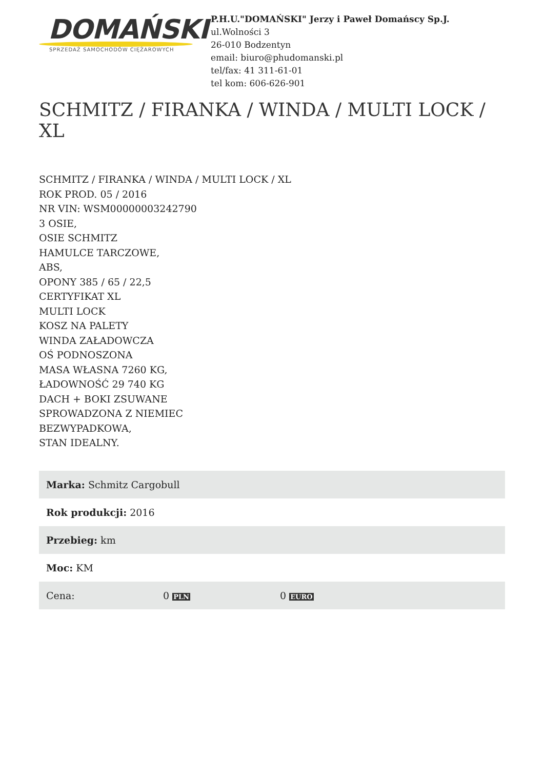DOMAŃSKI
SPRZEDAŻ SAMOCHODÓW CIĘŻAROWYCH
P.H.U."DOMAŃSKI" Jerzy i Paweł Domańscy Sp.J.
ul.Wolności 3
26-010 Bodzentyn
email: biuro@phudomanski.pl
tel/fax: 41 311-61-01
tel kom: 606-626-901
SCHMITZ / FIRANKA / WINDA / MULTI LOCK / XL
SCHMITZ / FIRANKA / WINDA / MULTI LOCK / XL
ROK PROD. 05 / 2016
NR VIN: WSM00000003242790
3 OSIE,
OSIE SCHMITZ
HAMULCE TARCZOWE,
ABS,
OPONY 385 / 65 / 22,5
CERTYFIKAT XL
MULTI LOCK
KOSZ NA PALETY
WINDA ZAŁADOWCZA
OŚ PODNOSZONA
MASA WŁASNA 7260 KG,
ŁADOWNOŚĆ 29 740 KG
DACH + BOKI ZSUWANE
SPROWADZONA Z NIEMIEC
BEZWYPADKOWA,
STAN IDEALNY.
| Marka: Schmitz Cargobull | | |
| Rok produkcji: 2016 | | |
| Przebieg: km | | |
| Moc: KM | | |
| Cena: | 0 PLN | 0 EURO |